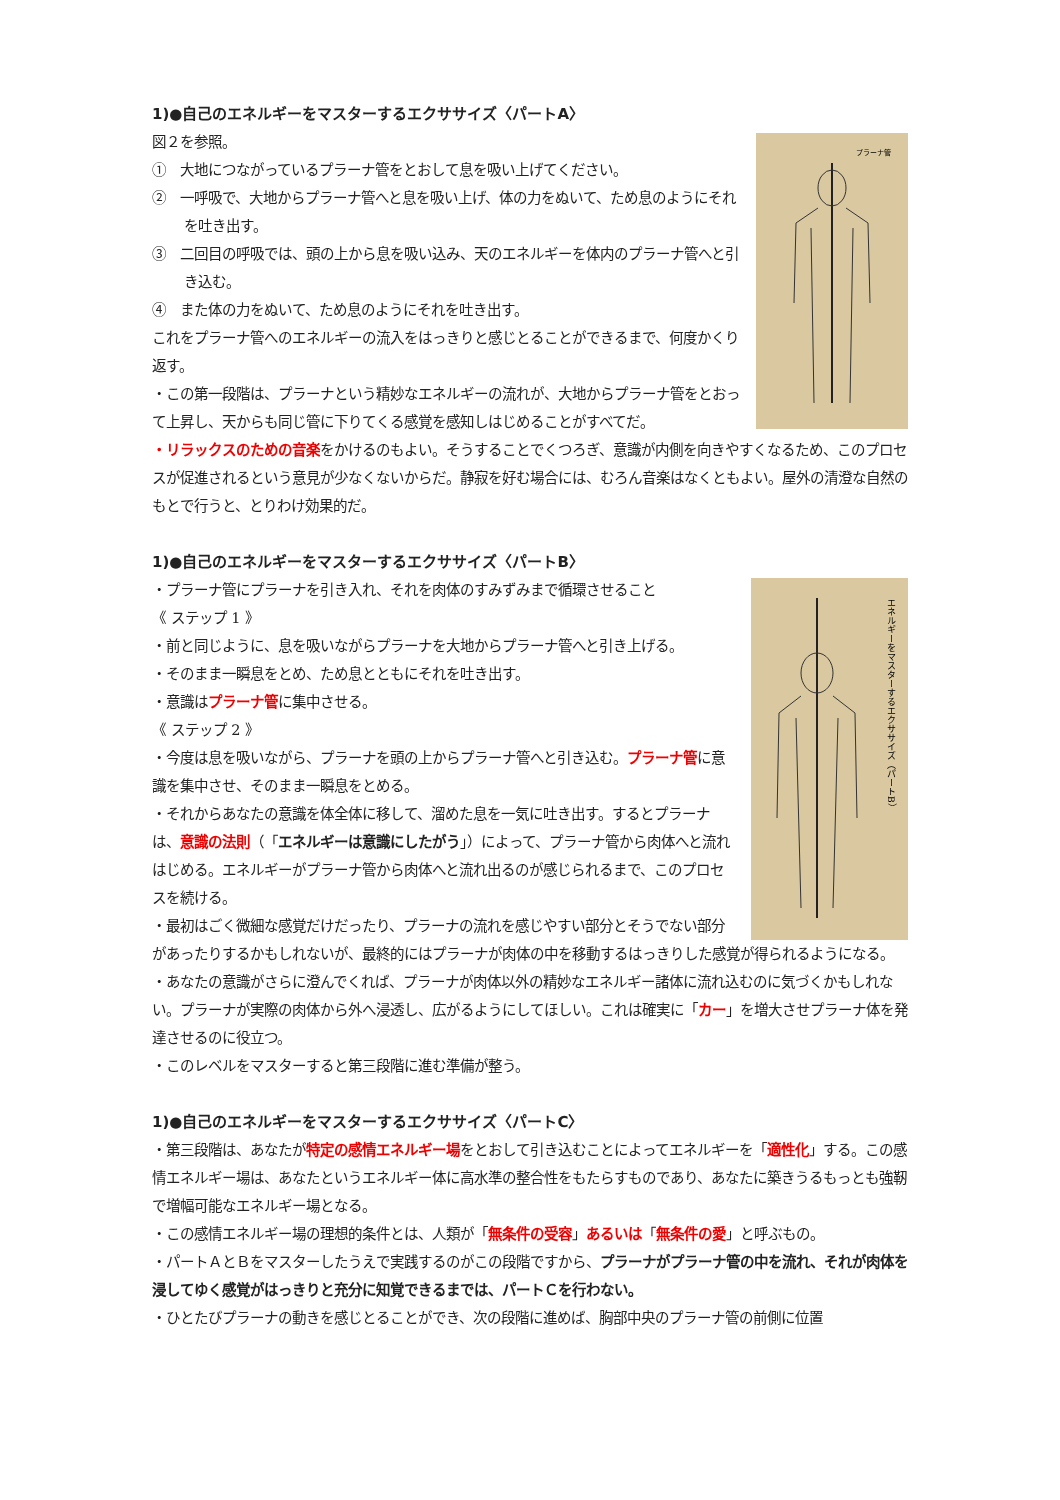1)●自己のエネルギーをマスターするエクササイズ〈パートA〉
プラーナ管
図２を参照。
①　大地につながっているプラーナ管をとおして息を吸い上げてください。
②　一呼吸で、大地からプラーナ管へと息を吸い上げ、体の力をぬいて、ため息のようにそれを吐き出す。
③　二回目の呼吸では、頭の上から息を吸い込み、天のエネルギーを体内のプラーナ管へと引き込む。
④　また体の力をぬいて、ため息のようにそれを吐き出す。
これをプラーナ管へのエネルギーの流入をはっきりと感じとることができるまで、何度かくり返す。
・この第一段階は、プラーナという精妙なエネルギーの流れが、大地からプラーナ管をとおって上昇し、天からも同じ管に下りてくる感覚を感知しはじめることがすべてだ。
・リラックスのための音楽をかけるのもよい。そうすることでくつろぎ、意識が内側を向きやすくなるため、このプロセスが促進されるという意見が少なくないからだ。静寂を好む場合には、むろん音楽はなくともよい。屋外の清澄な自然のもとで行うと、とりわけ効果的だ。
1)●自己のエネルギーをマスターするエクササイズ〈パートB〉
エネルギーをマスターするエクササイズ（パートB）
・プラーナ管にプラーナを引き入れ、それを肉体のすみずみまで循環させること
《 ステップ 1 》
・前と同じように、息を吸いながらプラーナを大地からプラーナ管へと引き上げる。
・そのまま一瞬息をとめ、ため息とともにそれを吐き出す。
・意識はプラーナ管に集中させる。
《 ステップ 2 》
・今度は息を吸いながら、プラーナを頭の上からプラーナ管へと引き込む。プラーナ管に意識を集中させ、そのまま一瞬息をとめる。
・それからあなたの意識を体全体に移して、溜めた息を一気に吐き出す。するとプラーナは、意識の法則（「エネルギーは意識にしたがう」）によって、プラーナ管から肉体へと流れはじめる。エネルギーがプラーナ管から肉体へと流れ出るのが感じられるまで、このプロセスを続ける。
・最初はごく微細な感覚だけだったり、プラーナの流れを感じやすい部分とそうでない部分があったりするかもしれないが、最終的にはプラーナが肉体の中を移動するはっきりした感覚が得られるようになる。
・あなたの意識がさらに澄んでくれば、プラーナが肉体以外の精妙なエネルギー諸体に流れ込むのに気づくかもしれない。プラーナが実際の肉体から外へ浸透し、広がるようにしてほしい。これは確実に「カー」を増大させプラーナ体を発達させるのに役立つ。
・このレベルをマスターすると第三段階に進む準備が整う。
1)●自己のエネルギーをマスターするエクササイズ〈パートC〉
・第三段階は、あなたが特定の感情エネルギー場をとおして引き込むことによってエネルギーを「適性化」する。この感情エネルギー場は、あなたというエネルギー体に高水準の整合性をもたらすものであり、あなたに築きうるもっとも強靭で増幅可能なエネルギー場となる。
・この感情エネルギー場の理想的条件とは、人類が「無条件の受容」あるいは「無条件の愛」と呼ぶもの。
・パートＡとＢをマスターしたうえで実践するのがこの段階ですから、プラーナがプラーナ管の中を流れ、それが肉体を浸してゆく感覚がはっきりと充分に知覚できるまでは、パートＣを行わない。
・ひとたびプラーナの動きを感じとることができ、次の段階に進めば、胸部中央のプラーナ管の前側に位置